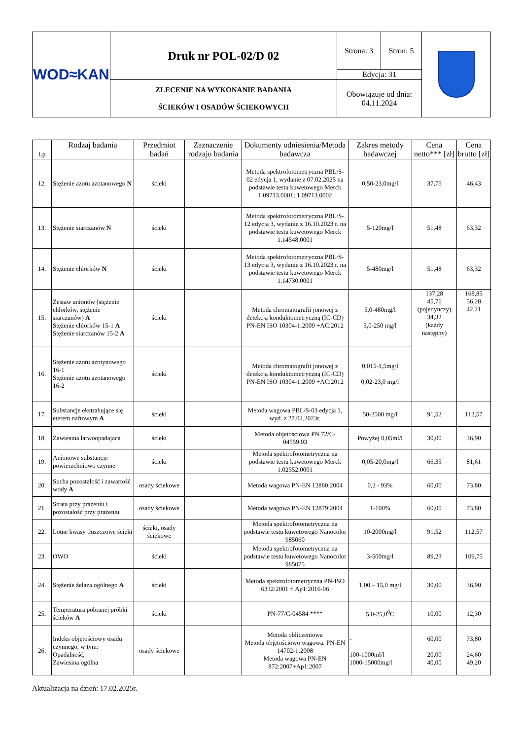| WOD≈KAN | Druk nr POL-02/D 02 | Strona: 3 | Stron: 5 | |
| | | Edycja: 31 | | |
| | ZLECENIE NA WYKONANIE BADANIA ŚCIEKÓW I OSADÓW ŚCIEKOWYCH | Obowiązuje od dnia: 04.11.2024 | | |
| Lp | Rodzaj badania | Przedmiot badań | Zaznaczenie rodzaju badania | Dokumenty odniesienia/Metoda badawcza | Zakres metody badawczej | Cena netto*** [zł] | Cena brutto [zł] |
| --- | --- | --- | --- | --- | --- | --- | --- |
| 12. | Stężenie azotu azotanowego N | ścieki | | Metoda spektrofotometryczna PBL/S-02 edycja 1, wydanie z 07.02.2025 na podstawie testu kuwetowego Merck 1.09713.0001; 1.09713.0002 | 0,50-23,0mg/l | 37,75 | 46,43 |
| 13. | Stężenie siarczanów N | ścieki | | Metoda spektrofotometryczna PBL/S-12 edycja 3, wydanie z 16.10.2023 r. na podstawie testu kuwetowego Merck 1.14548.0001 | 5-120mg/l | 51,48 | 63,32 |
| 14. | Stężenie chlorków N | ścieki | | Metoda spektrofotometryczna PBL/S-13 edycja 3, wydanie z 16.10.2023 r. na podstawie testu kuwetowego Merck 1.14730.0001 | 5-480mg/l | 51,48 | 63,32 |
| 15. | Zestaw anionów (stężenie chlorków, stężenie siarczanów) A Stężenie chlorków 15-1 A Stężenie siarczanów 15-2 A | ścieki | | Metoda chromatografii jonowej z detekcją konduktometryczną (IC-CD) PN-EN ISO 10304-1:2009 +AC:2012 | 5,0-480mg/l 5,0-250 mg/l | 137,28 45,76 (pojedynczy) 34,32 (każdy następny) | 168,85 56,28 42,21 |
| 16. | Stężenie azotu azotynowego 16-1 Stężenie azotu azotanowego 16-2 | ścieki | | Metoda chromatografii jonowej z detekcją konduktometryczną (IC-CD) PN-EN ISO 10304-1:2009 +AC:2012 | 0,015-1,5mg/l 0,02-23,0 mg/l | | |
| 17. | Substancje ekstrahujące się eterem naftowym A | ścieki | | Metoda wagowa PBL/S-03 edycja 1, wyd. z 27.02.2023r. | 50-2500 mg/l | 91,52 | 112,57 |
| 18. | Zawiesina łatwoopadajaca | ścieki | | Metoda objetościowa PN 72/C-04559.03 | Powyżej 0,05ml/l | 30,00 | 36,90 |
| 19. | Anionowe substancje powierzchniowo czynne | ścieki | | Metoda spektrofotometryczna na podstawie testu kuwetowego Merck 1.02552.0001 | 0,05-20,0mg/l | 66,35 | 81,61 |
| 20. | Sucha pozostałość i zawartość wody A | osady ściekowe | | Metoda wagowa PN-EN 12880:2004 | 0,2 - 93% | 60,00 | 73,80 |
| 21. | Strata przy prażeniu i pozostałość przy prażeniu | osady ściekowe | | Metoda wagowa PN-EN 12879:2004 | 1-100% | 60,00 | 73,80 |
| 22. | Lotne kwasy tłuszczowe ścieki | ścieki, osady ściekowe | | Metoda spektrofotometryczna na podstawie testu kuwetowego Nanocolor 985060 | 10-2000mg/l | 91,52 | 112,57 |
| 23. | OWO | ścieki | | Metoda spektrofotometryczna na podstawie testu kuwetowego Nanocolor 985075 | 3-500mg/l | 89,23 | 109,75 |
| 24. | Stężenie żelaza ogólnego A | ścieki | | Metoda spektrofotometryczna PN-ISO 6332:2001 + Ap1:2016-06 | 1,00 – 15,0 mg/l | 30,00 | 36,90 |
| 25. | Temperatura pobranej próbki ścieków A | ścieki | | PN-77/C-04584 **** | 5,0-25,0<sup>0</sup>C | 10,00 | 12,30 |
| 26. | Indeks objętościowy osadu czynnego, w tym: Opadalność, Zawiesina ogólna | osady ściekowe | | Metoda obliczeniowa Metoda objętościowo wagowa. PN-EN 14702-1:2008 Metoda wagowa PN-EN 872:2007+Ap1:2007 | - 100-1000ml/l 1000-15000mg/l | 60,00 20,00 40,00 | 73,80 24,60 49,20 |
Aktualizacja na dzień: 17.02.2025r.